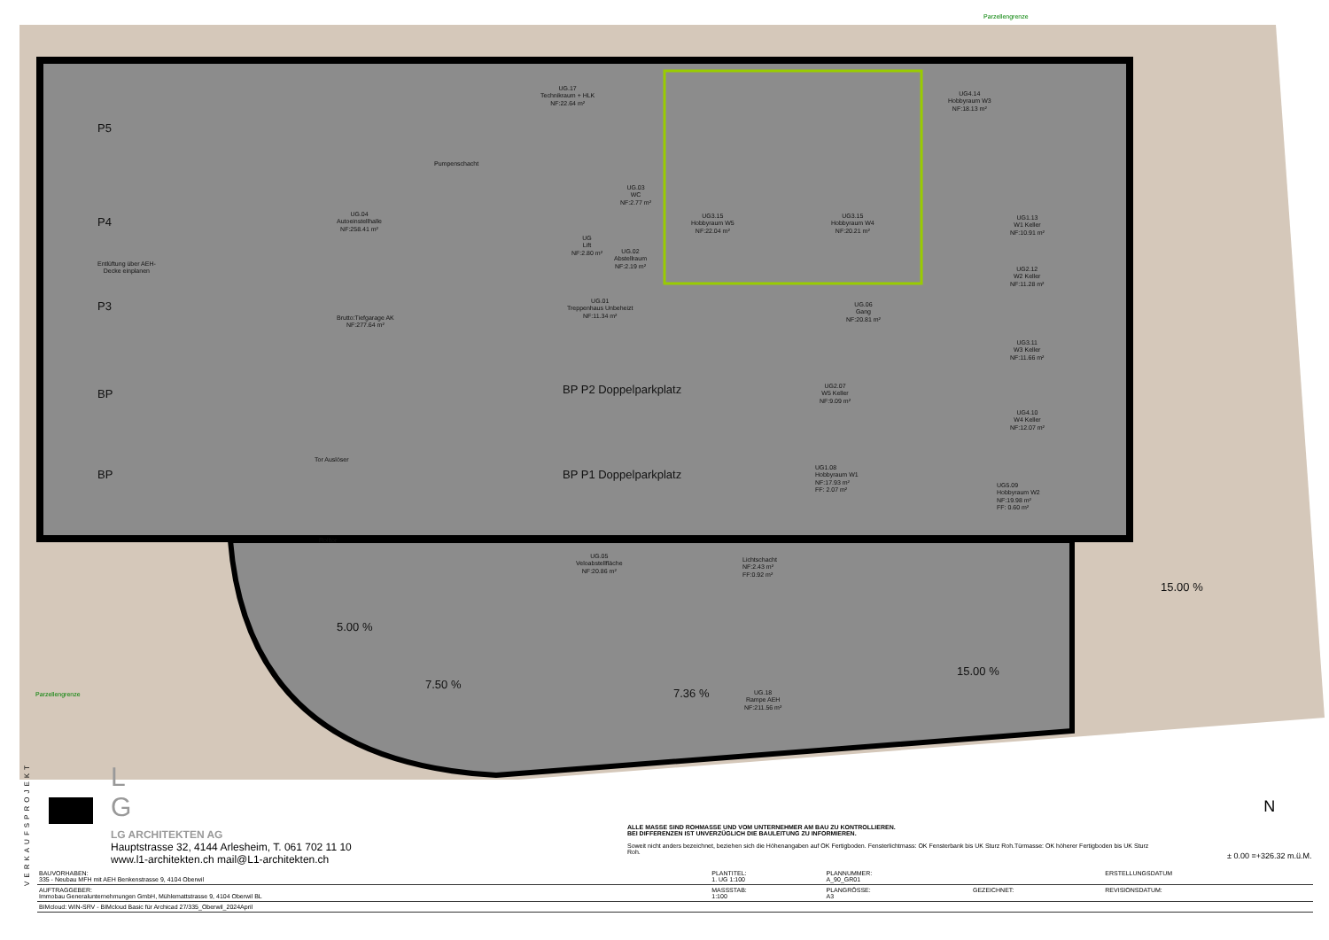UG.17
Technikraum + HLK
NF:22.64 m²
Pumpenschacht
P5
P4
Entlüftung über AEH-
Decke einplanen
P3
BP
BP
UG.04
Autoeinstellhalle
NF:258.41 m²
Brutto:Tiefgarage AK
NF:277.64 m²
Tor Auslöser
UG.03
WC
NF:2.77 m²
UG
Lift
NF:2.80 m²
UG.02
Abstellraum
NF:2.19 m²
UG.01
Treppenhaus Unbeheizt
NF:11.34 m²
UG3.15
Hobbyraum W5
NF:22.04 m²
UG3.15
Hobbyraum W4
NF:20.21 m²
UG4.14
Hobbyraum W3
NF:18.13 m²
UG1.13
W1 Keller
NF:10.91 m²
UG2.12
W2 Keller
NF:11.28 m²
UG.06
Gang
NF:20.81 m²
UG3.11
W3 Keller
NF:11.66 m²
UG2.07
W5 Keller
NF:9.09 m²
UG4.10
W4 Keller
NF:12.07 m²
BP P2 Doppelparkplatz
BP P1 Doppelparkplatz
UG1.08
Hobbyraum W1
NF:17.93 m²
FF: 2.07 m²
UG5.09
Hobbyraum W2
NF:19.98 m²
FF: 0.60 m²
Rolltor
UG.05
Veloabstellfläche
NF:20.86 m²
Lichtschacht
NF:2.43 m²
FF:0.92 m²
UG.18
Rampe AEH
NF:211.56 m²
5.00 %
7.50 %
7.36 %
15.00 %
15.00 %
Parzellengrenze
Parzellengrenze
VERKAUFSPROJEKT
L
G
LG ARCHITEKTEN AG
Hauptstrasse 32, 4144 Arlesheim, T. 061 702 11 10
www.l1-architekten.ch mail@L1-architekten.ch
ALLE MASSE SIND ROHMASSE UND VOM UNTERNEHMER AM BAU ZU KONTROLLIEREN.
BEI DIFFERENZEN IST UNVERZÜGLICH DIE BAULEITUNG ZU INFORMIEREN.
Soweit nicht anders bezeichnet, beziehen sich die Höhenangaben auf OK Fertigboden. Fensterlichtmass: OK Fensterbank bis UK Sturz Roh.Türmasse: OK höherer Fertigboden bis UK Sturz Roh.
N
± 0.00 =+326.32 m.ü.M.
| BAUVORHABEN: 335 - Neubau MFH mit AEH Benkenstrasse 9, 4104 Oberwil | PLANTITEL: 1. UG 1:100 | PLANNUMMER: A_90_GR01 | | ERSTELLUNGSDATUM |
| AUFTRAGGEBER: Immobau Generalunternehmungen GmbH, Mühlemattstrasse 9, 4104 Oberwil BL | MASSSTAB: 1:100 | PLANGRÖSSE: A3 | GEZEICHNET: | REVISIONSDATUM: |
| BIMcloud: WIN-SRV - BIMcloud Basic für Archicad 27/335_Oberwil_2024April | | | | |